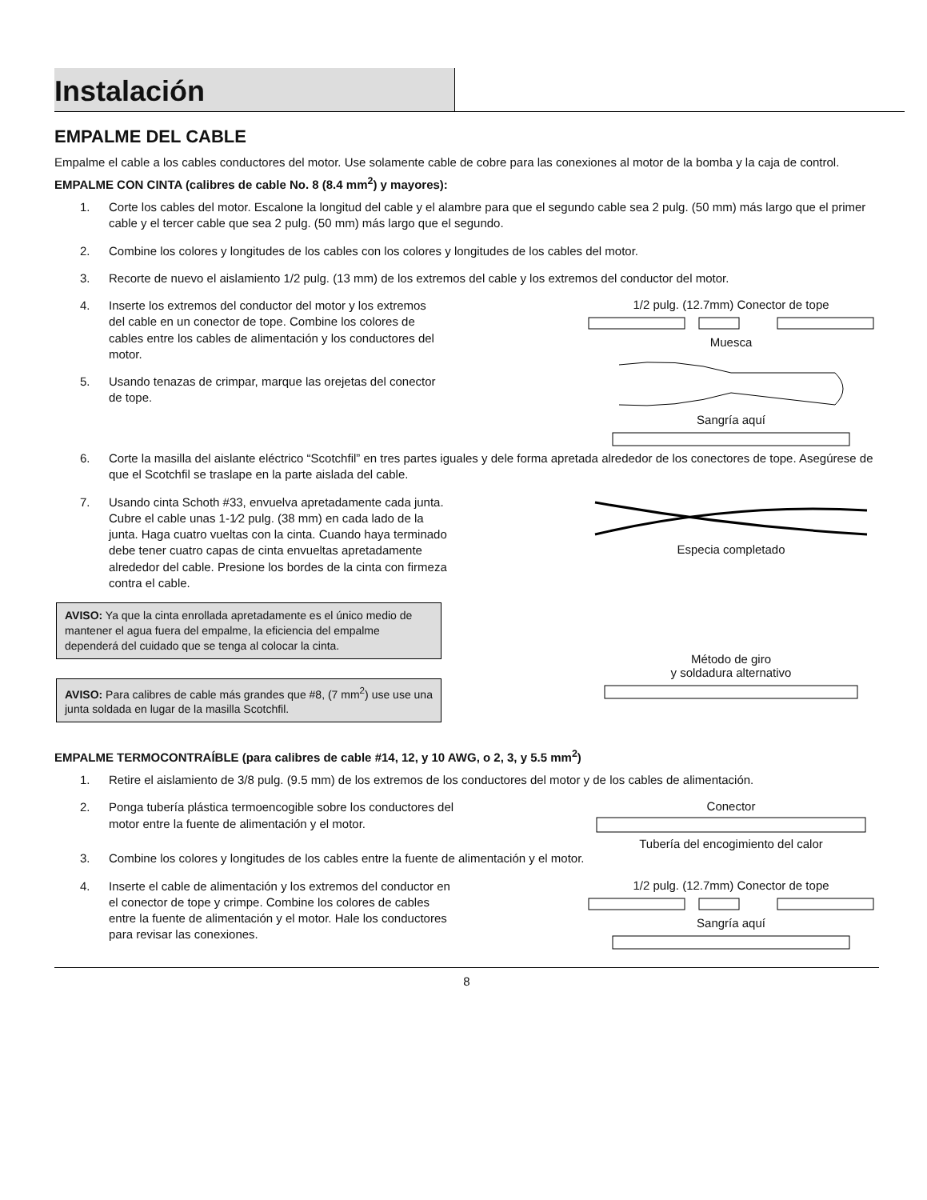Instalación
EMPALME DEL CABLE
Empalme el cable a los cables conductores del motor. Use solamente cable de cobre para las conexiones al motor de la bomba y la caja de control.
EMPALME CON CINTA (calibres de cable No. 8 (8.4 mm<sup>2</sup>) y mayores):
1. Corte los cables del motor. Escalone la longitud del cable y el alambre para que el segundo cable sea 2 pulg. (50 mm) más largo que el primer cable y el tercer cable que sea 2 pulg. (50 mm) más largo que el segundo.
2. Combine los colores y longitudes de los cables con los colores y longitudes de los cables del motor.
3. Recorte de nuevo el aislamiento 1/2 pulg. (13 mm) de los extremos del cable y los extremos del conductor del motor.
4. Inserte los extremos del conductor del motor y los extremos del cable en un conector de tope. Combine los colores de cables entre los cables de alimentación y los conductores del motor.
5. Usando tenazas de crimpar, marque las orejetas del conector de tope.
1/2 pulg. (12.7mm) Conector de tope
Muesca
Sangría aquí
6. Corte la masilla del aislante eléctrico “Scotchfil” en tres partes iguales y dele forma apretada alrededor de los conectores de tope. Asegúrese de que el Scotchfil se traslape en la parte aislada del cable.
7. Usando cinta Schoth #33, envuelva apretadamente cada junta. Cubre el cable unas 1-1⁄2 pulg. (38 mm) en cada lado de la junta. Haga cuatro vueltas con la cinta. Cuando haya terminado debe tener cuatro capas de cinta envueltas apretadamente alrededor del cable. Presione los bordes de la cinta con firmeza contra el cable.
AVISO: Ya que la cinta enrollada apretadamente es el único medio de mantener el agua fuera del empalme, la eficiencia del empalme dependerá del cuidado que se tenga al colocar la cinta.
AVISO: Para calibres de cable más grandes que #8, (7 mm<sup>2</sup>) use use una junta soldada en lugar de la masilla Scotchfil.
Especia completado
Método de giro
y soldadura alternativo
EMPALME TERMOCONTRAÍBLE (para calibres de cable #14, 12, y 10 AWG, o 2, 3, y 5.5 mm<sup>2</sup>)
1. Retire el aislamiento de 3/8 pulg. (9.5 mm) de los extremos de los conductores del motor y de los cables de alimentación.
2. Ponga tubería plástica termoencogible sobre los conductores del motor entre la fuente de alimentación y el motor.
Conector
Tubería del encogimiento del calor
3. Combine los colores y longitudes de los cables entre la fuente de alimentación y el motor.
4. Inserte el cable de alimentación y los extremos del conductor en el conector de tope y crimpe. Combine los colores de cables entre la fuente de alimentación y el motor. Hale los conductores para revisar las conexiones.
1/2 pulg. (12.7mm) Conector de tope
Sangría aquí
8